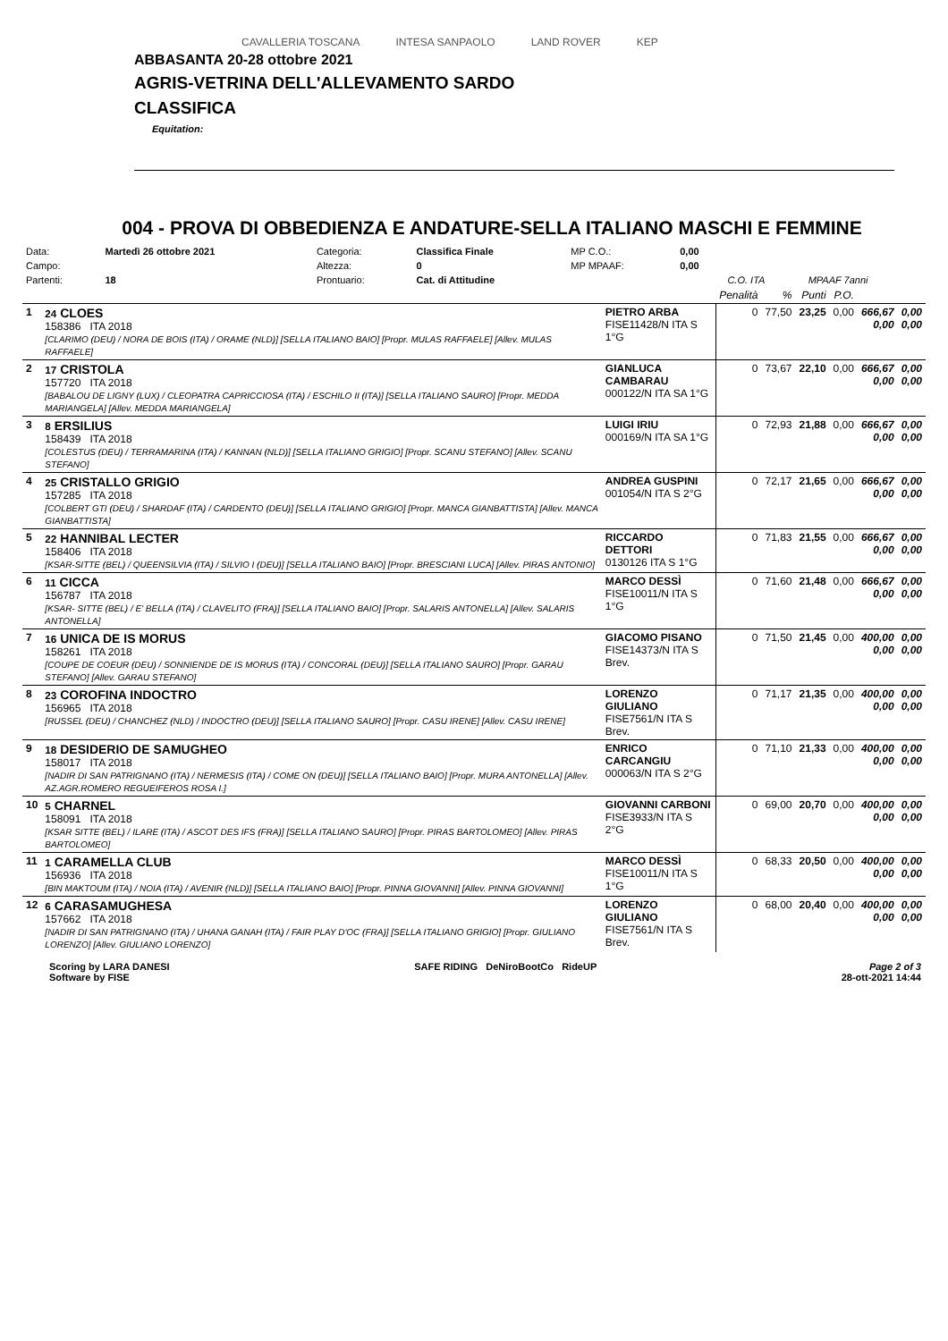CAVALLERIA TOSCANA INTESA SANPAOLO LAND ROVER KEP
ABBASANTA 20-28 ottobre 2021
AGRIS-VETRINA DELL'ALLEVAMENTO SARDO
CLASSIFICA
Equitation:
004 - PROVA DI OBBEDIENZA E ANDATURE-SELLA ITALIANO MASCHI E FEMMINE
| Data: | Martedì 26 ottobre 2021 | Categoria: | Classifica Finale | MP C.O.: | 0,00 | | |
| Campo: | | Altezza: | 0 | MP MPAAF: | 0,00 | | |
| Partenti: | 18 | Prontuario: | Cat. di Attitudine | | | C.O. ITA | MPAAF 7anni |
| | | | Penalità | % | Punti | P.O. | | |
| 1 | 24 CLOES 158386 ITA 2018 [CLARIMO (DEU) / NORA DE BOIS (ITA) / ORAME (NLD)] [SELLA ITALIANO BAIO] [Propr. MULAS RAFFAELE] [Allev. MULAS RAFFAELE] | PIETRO ARBA FISE11428/N ITA S 1°G | 0 | 77,50 | 23,25 | 0,00 | 666,67 0,00 | 0,00 0,00 |
| 2 | 17 CRISTOLA 157720 ITA 2018 [BABALOU DE LIGNY (LUX) / CLEOPATRA CAPRICCIOSA (ITA) / ESCHILO II (ITA)] [SELLA ITALIANO SAURO] [Propr. MEDDA MARIANGELA] [Allev. MEDDA MARIANGELA] | GIANLUCA CAMBARAU 000122/N ITA SA 1°G | 0 | 73,67 | 22,10 | 0,00 | 666,67 0,00 | 0,00 0,00 |
| 3 | 8 ERSILIUS 158439 ITA 2018 [COLESTUS (DEU) / TERRAMARINA (ITA) / KANNAN (NLD)] [SELLA ITALIANO GRIGIO] [Propr. SCANU STEFANO] [Allev. SCANU STEFANO] | LUIGI IRIU 000169/N ITA SA 1°G | 0 | 72,93 | 21,88 | 0,00 | 666,67 0,00 | 0,00 0,00 |
| 4 | 25 CRISTALLO GRIGIO 157285 ITA 2018 [COLBERT GTI (DEU) / SHARDAF (ITA) / CARDENTO (DEU)] [SELLA ITALIANO GRIGIO] [Propr. MANCA GIANBATTISTA] [Allev. MANCA GIANBATTISTA] | ANDREA GUSPINI 001054/N ITA S 2°G | 0 | 72,17 | 21,65 | 0,00 | 666,67 0,00 | 0,00 0,00 |
| 5 | 22 HANNIBAL LECTER 158406 ITA 2018 [KSAR-SITTE (BEL) / QUEENSILVIA (ITA) / SILVIO I (DEU)] [SELLA ITALIANO BAIO] [Propr. BRESCIANI LUCA] [Allev. PIRAS ANTONIO] | RICCARDO DETTORI 0130126 ITA S 1°G | 0 | 71,83 | 21,55 | 0,00 | 666,67 0,00 | 0,00 0,00 |
| 6 | 11 CICCA 156787 ITA 2018 [KSAR- SITTE (BEL) / E' BELLA (ITA) / CLAVELITO (FRA)] [SELLA ITALIANO BAIO] [Propr. SALARIS ANTONELLA] [Allev. SALARIS ANTONELLA] | MARCO DESSÌ FISE10011/N ITA S 1°G | 0 | 71,60 | 21,48 | 0,00 | 666,67 0,00 | 0,00 0,00 |
| 7 | 16 UNICA DE IS MORUS 158261 ITA 2018 [COUPE DE COEUR (DEU) / SONNIENDE DE IS MORUS (ITA) / CONCORAL (DEU)] [SELLA ITALIANO SAURO] [Propr. GARAU STEFANO] [Allev. GARAU STEFANO] | GIACOMO PISANO FISE14373/N ITA S Brev. | 0 | 71,50 | 21,45 | 0,00 | 400,00 0,00 | 0,00 0,00 |
| 8 | 23 COROFINA INDOCTRO 156965 ITA 2018 [RUSSEL (DEU) / CHANCHEZ (NLD) / INDOCTRO (DEU)] [SELLA ITALIANO SAURO] [Propr. CASU IRENE] [Allev. CASU IRENE] | LORENZO GIULIANO FISE7561/N ITA S Brev. | 0 | 71,17 | 21,35 | 0,00 | 400,00 0,00 | 0,00 0,00 |
| 9 | 18 DESIDERIO DE SAMUGHEO 158017 ITA 2018 [NADIR DI SAN PATRIGNANO (ITA) / NERMESIS (ITA) / COME ON (DEU)] [SELLA ITALIANO BAIO] [Propr. MURA ANTONELLA] [Allev. AZ.AGR.ROMERO REGUEIFEROS ROSA I.] | ENRICO CARCANGIU 000063/N ITA S 2°G | 0 | 71,10 | 21,33 | 0,00 | 400,00 0,00 | 0,00 0,00 |
| 10 | 5 CHARNEL 158091 ITA 2018 [KSAR SITTE (BEL) / ILARE (ITA) / ASCOT DES IFS (FRA)] [SELLA ITALIANO SAURO] [Propr. PIRAS BARTOLOMEO] [Allev. PIRAS BARTOLOMEO] | GIOVANNI CARBONI FISE3933/N ITA S 2°G | 0 | 69,00 | 20,70 | 0,00 | 400,00 0,00 | 0,00 0,00 |
| 11 | 1 CARAMELLA CLUB 156936 ITA 2018 [BIN MAKTOUM (ITA) / NOIA (ITA) / AVENIR (NLD)] [SELLA ITALIANO BAIO] [Propr. PINNA GIOVANNI] [Allev. PINNA GIOVANNI] | MARCO DESSÌ FISE10011/N ITA S 1°G | 0 | 68,33 | 20,50 | 0,00 | 400,00 0,00 | 0,00 0,00 |
| 12 | 6 CARASAMUGHESA 157662 ITA 2018 [NADIR DI SAN PATRIGNANO (ITA) / UHANA GANAH (ITA) / FAIR PLAY D'OC (FRA)] [SELLA ITALIANO GRIGIO] [Propr. GIULIANO LORENZO] [Allev. GIULIANO LORENZO] | LORENZO GIULIANO FISE7561/N ITA S Brev. | 0 | 68,00 | 20,40 | 0,00 | 400,00 0,00 | 0,00 0,00 |
Scoring by LARA DANESI
Software by FISE
SAFE RIDING DeNiroBootCo RideUP
Page 2 of 3
28-ott-2021 14:44